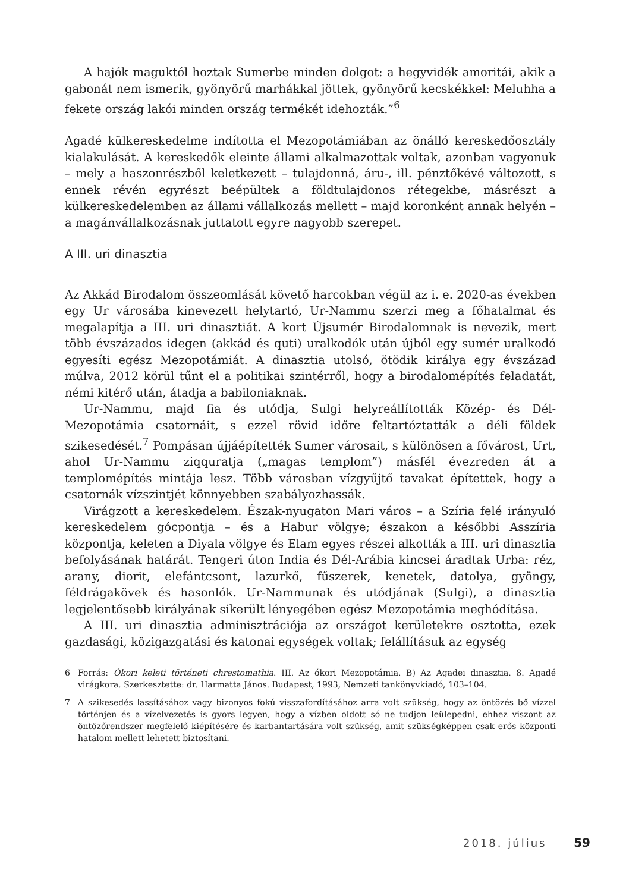A hajók maguktól hoztak Sumerbe minden dolgot: a hegyvidék amoritái, akik a gabonát nem ismerik, gyönyörű marhákkal jöttek, gyönyörű kecskékkel: Meluhha a fekete ország lakói minden ország termékét idehozták.”<sup>6</sup>
Agadé külkereskedelme indította el Mezopotámiában az önálló kereskedőosztály kialakulását. A kereskedők eleinte állami alkalmazottak voltak, azonban vagyonuk – mely a haszonrészből keletkezett – tulajdonná, áru-, ill. pénztőkévé változott, s ennek révén egyrészt beépültek a földtulajdonos rétegekbe, másrészt a külkereskedelemben az állami vállalkozás mellett – majd koronként annak helyén – a magánvállalkozásnak juttatott egyre nagyobb szerepet.
A III. uri dinasztia
Az Akkád Birodalom összeomlását követő harcokban végül az i. e. 2020-as években egy Ur városába kinevezett helytartó, Ur-Nammu szerzi meg a főhatalmat és megalapítja a III. uri dinasztiát. A kort Újsumér Birodalomnak is nevezik, mert több évszázados idegen (akkád és quti) uralkodók után újból egy sumér uralkodó egyesíti egész Mezopotámiát. A dinasztia utolsó, ötödik királya egy évszázad múlva, 2012 körül tűnt el a politikai szintérről, hogy a birodalomépítés feladatát, némi kitérő után, átadja a babiloniaknak.
Ur-Nammu, majd fia és utódja, Sulgi helyreállították Közép- és Dél-Mezopotámia csatornáit, s ezzel rövid időre feltartóztatták a déli földek szikesedését.<sup>7</sup> Pompásan újjáépítették Sumer városait, s különösen a fővárost, Urt, ahol Ur-Nammu ziqquratja („magas templom”) másfél évezreden át a templomépítés mintája lesz. Több városban vízgyűjtő tavakat építettek, hogy a csatornák vízszintjét könnyebben szabályozhassák.
Virágzott a kereskedelem. Észak-nyugaton Mari város – a Szíria felé irányuló kereskedelem gócpontja – és a Habur völgye; északon a későbbi Asszíria központja, keleten a Diyala völgye és Elam egyes részei alkották a III. uri dinasztia befolyásának határát. Tengeri úton India és Dél-Arábia kincsei áradtak Urba: réz, arany, diorit, elefántcsont, lazurkő, fűszerek, kenetek, datolya, gyöngy, féldrágakövek és hasonlók. Ur-Nammunak és utódjának (Sulgi), a dinasztia legjelentősebb királyának sikerült lényegében egész Mezopotámia meghódítása.
A III. uri dinasztia adminisztrációja az országot kerületekre osztotta, ezek gazdasági, közigazgatási és katonai egységek voltak; felállításuk az egység
6 Forrás: Ókori keleti történeti chrestomathia. III. Az ókori Mezopotámia. B) Az Agadei dinasztia. 8. Agadé virágkora. Szerkesztette: dr. Harmatta János. Budapest, 1993, Nemzeti tankönyvkiadó, 103–104.
7 A szikesedés lassításához vagy bizonyos fokú visszafordításához arra volt szükség, hogy az öntözés bő vízzel történjen és a vízelvezetés is gyors legyen, hogy a vízben oldott só ne tudjon leülepedni, ehhez viszont az öntözőrendszer megfelelő kiépítésére és karbantartására volt szükség, amit szükségképpen csak erős központi hatalom mellett lehetett biztosítani.
2018. július 59